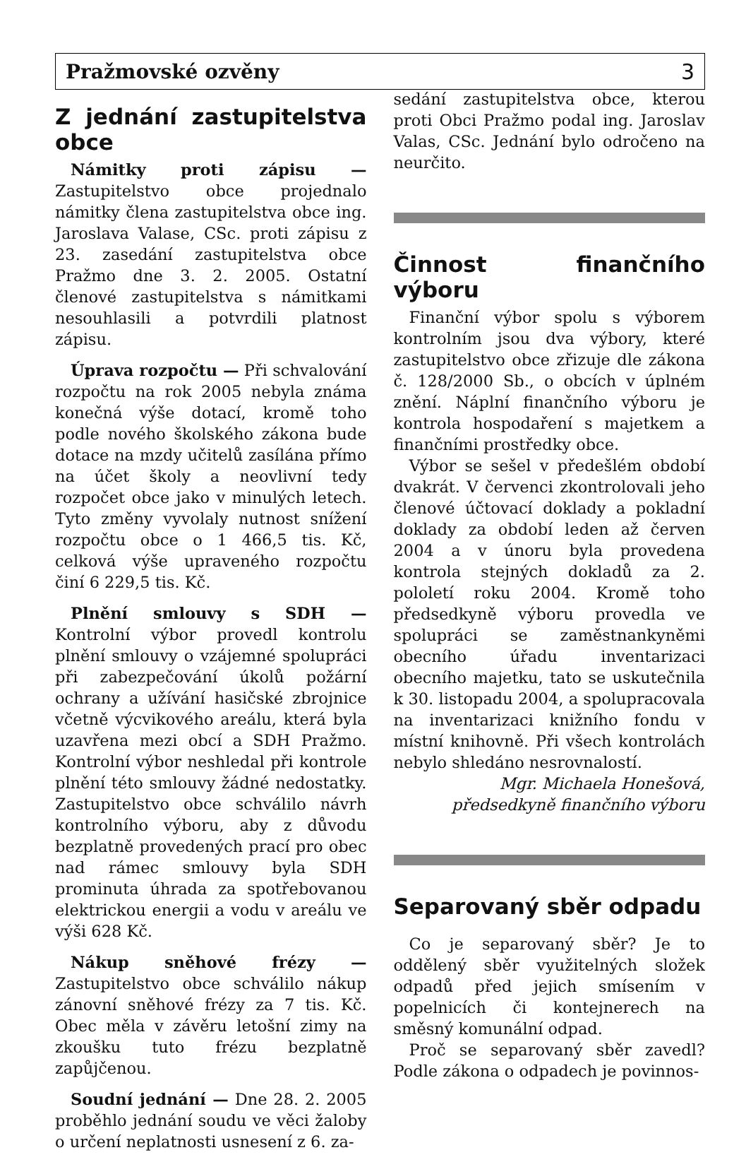Pražmovské ozvěny 3
Z jednání zastupitelstva obce
Námitky proti zápisu — Zastupitelstvo obce projednalo námitky člena zastupitelstva obce ing. Jaroslava Valase, CSc. proti zápisu z 23. zasedání zastupitelstva obce Pražmo dne 3. 2. 2005. Ostatní členové zastupitelstva s námitkami nesouhlasili a potvrdili platnost zápisu.
Úprava rozpočtu — Při schvalování rozpočtu na rok 2005 nebyla známa konečná výše dotací, kromě toho podle nového školského zákona bude dotace na mzdy učitelů zasílána přímo na účet školy a neovlivní tedy rozpočet obce jako v minulých letech. Tyto změny vyvolaly nutnost snížení rozpočtu obce o 1 466,5 tis. Kč, celková výše upraveného rozpočtu činí 6 229,5 tis. Kč.
Plnění smlouvy s SDH — Kontrolní výbor provedl kontrolu plnění smlouvy o vzájemné spolupráci při zabezpečování úkolů požární ochrany a užívání hasičské zbrojnice včetně výcvikového areálu, která byla uzavřena mezi obcí a SDH Pražmo. Kontrolní výbor neshledal při kontrole plnění této smlouvy žádné nedostatky. Zastupitelstvo obce schválilo návrh kontrolního výboru, aby z důvodu bezplatně provedených prací pro obec nad rámec smlouvy byla SDH prominuta úhrada za spotřebovanou elektrickou energii a vodu v areálu ve výši 628 Kč.
Nákup sněhové frézy — Zastupitelstvo obce schválilo nákup zánovní sněhové frézy za 7 tis. Kč. Obec měla v závěru letošní zimy na zkoušku tuto frézu bezplatně zapůjčenou.
Soudní jednání — Dne 28. 2. 2005 proběhlo jednání soudu ve věci žaloby o určení neplatnosti usnesení z 6. za-
sedání zastupitelstva obce, kterou proti Obci Pražmo podal ing. Jaroslav Valas, CSc. Jednání bylo odročeno na neurčito.
Činnost finančního výboru
Finanční výbor spolu s výborem kontrolním jsou dva výbory, které zastupitelstvo obce zřizuje dle zákona č. 128/2000 Sb., o obcích v úplném znění. Náplní finančního výboru je kontrola hospodaření s majetkem a finančními prostředky obce.
Výbor se sešel v předešlém období dvakrát. V červenci zkontrolovali jeho členové účtovací doklady a pokladní doklady za období leden až červen 2004 a v únoru byla provedena kontrola stejných dokladů za 2. pololetí roku 2004. Kromě toho předsedkyně výboru provedla ve spolupráci se zaměstnankyněmi obecního úřadu inventarizaci obecního majetku, tato se uskutečnila k 30. listopadu 2004, a spolupracovala na inventarizaci knižního fondu v místní knihovně. Při všech kontrolách nebylo shledáno nesrovnalostí.
Mgr. Michaela Honešová,
předsedkyně finančního výboru
Separovaný sběr odpadu
Co je separovaný sběr? Je to oddělený sběr využitelných složek odpadů před jejich smísením v popelnicích či kontejnerech na směsný komunální odpad.
Proč se separovaný sběr zavedl? Podle zákona o odpadech je povinnos-